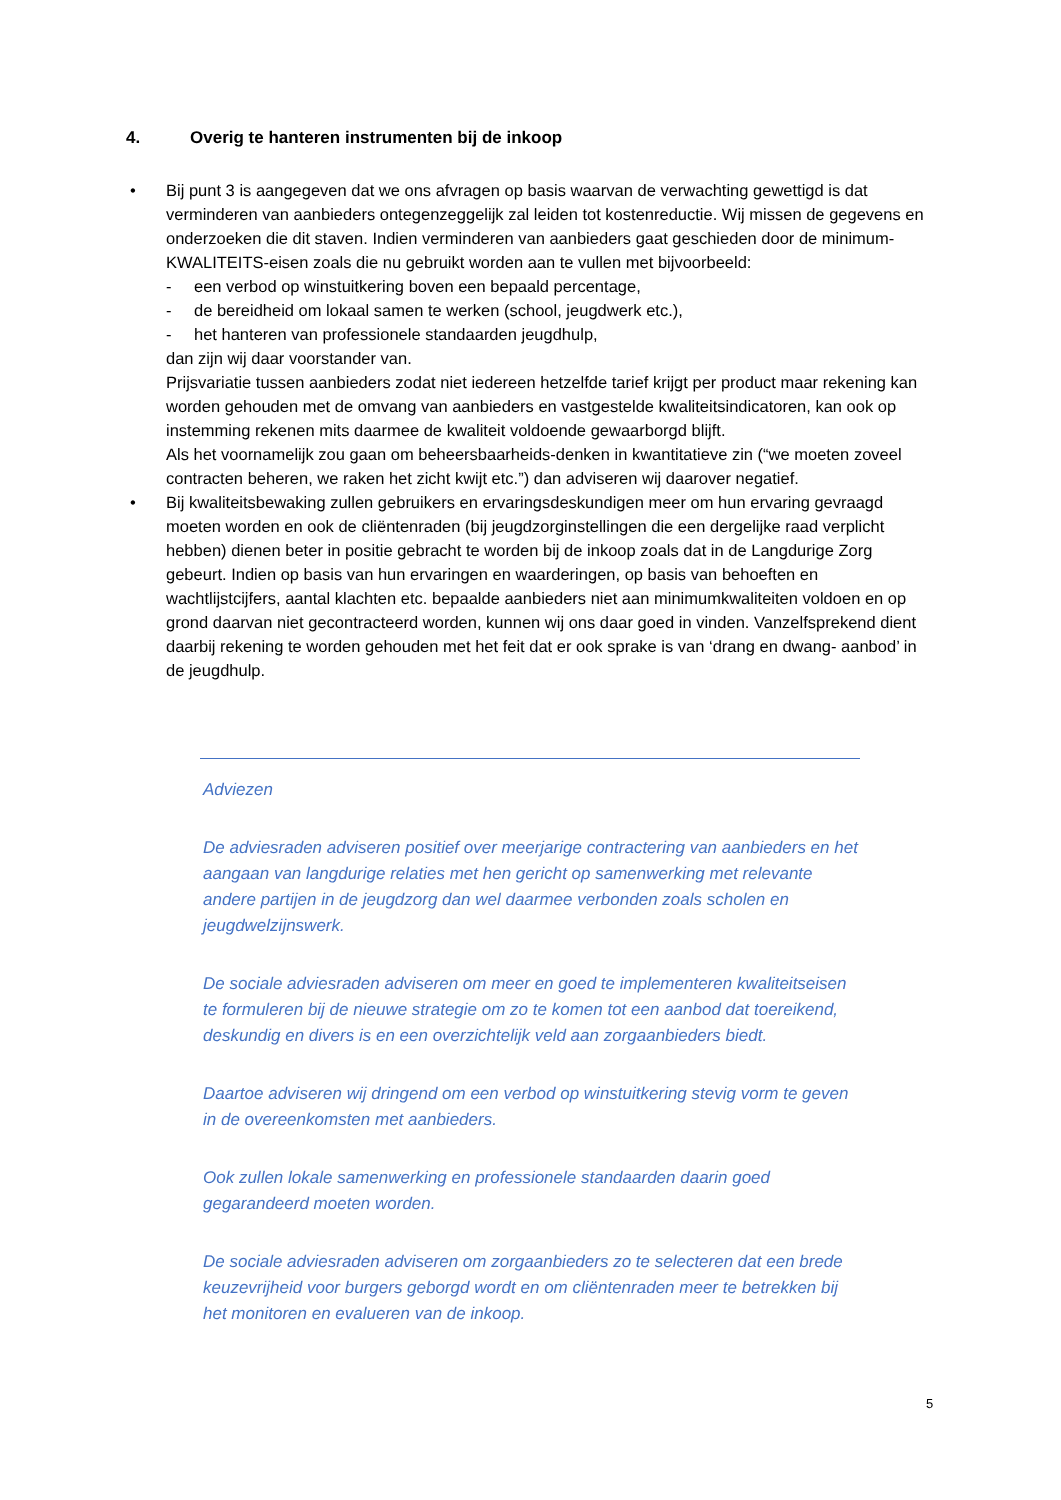4. Overig te hanteren instrumenten bij de inkoop
• Bij punt 3 is aangegeven dat we ons afvragen op basis waarvan de verwachting gewettigd is dat verminderen van aanbieders ontegenzeggelijk zal leiden tot kostenreductie. Wij missen de gegevens en onderzoeken die dit staven. Indien verminderen van aanbieders gaat geschieden door de minimum-KWALITEITS-eisen zoals die nu gebruikt worden aan te vullen met bijvoorbeeld:
- een verbod op winstuitkering boven een bepaald percentage,
- de bereidheid om lokaal samen te werken (school, jeugdwerk etc.),
- het hanteren van professionele standaarden jeugdhulp,
dan zijn wij daar voorstander van.
Prijsvariatie tussen aanbieders zodat niet iedereen hetzelfde tarief krijgt per product maar rekening kan worden gehouden met de omvang van aanbieders en vastgestelde kwaliteitsindicatoren, kan ook op instemming rekenen mits daarmee de kwaliteit voldoende gewaarborgd blijft.
Als het voornamelijk zou gaan om beheersbaarheids-denken in kwantitatieve zin (“we moeten zoveel contracten beheren, we raken het zicht kwijt etc.”) dan adviseren wij daarover negatief.
• Bij kwaliteitsbewaking zullen gebruikers en ervaringsdeskundigen meer om hun ervaring gevraagd moeten worden en ook de cliëntenraden (bij jeugdzorginstellingen die een dergelijke raad verplicht hebben) dienen beter in positie gebracht te worden bij de inkoop zoals dat in de Langdurige Zorg gebeurt. Indien op basis van hun ervaringen en waarderingen, op basis van behoeften en wachtlijstcijfers, aantal klachten etc. bepaalde aanbieders niet aan minimumkwaliteiten voldoen en op grond daarvan niet gecontracteerd worden, kunnen wij ons daar goed in vinden. Vanzelfsprekend dient daarbij rekening te worden gehouden met het feit dat er ook sprake is van ‘drang en dwang- aanbod’ in de jeugdhulp.
Adviezen
De adviesraden adviseren positief over meerjarige contractering van aanbieders en het aangaan van langdurige relaties met hen gericht op samenwerking met relevante andere partijen in de jeugdzorg dan wel daarmee verbonden zoals scholen en jeugdwelzijnswerk.
De sociale adviesraden adviseren om meer en goed te implementeren kwaliteitseisen te formuleren bij de nieuwe strategie om zo te komen tot een aanbod dat toereikend, deskundig en divers is en een overzichtelijk veld aan zorgaanbieders biedt.
Daartoe adviseren wij dringend om een verbod op winstuitkering stevig vorm te geven in de overeenkomsten met aanbieders.
Ook zullen lokale samenwerking en professionele standaarden daarin goed gegarandeerd moeten worden.
De sociale adviesraden adviseren om zorgaanbieders zo te selecteren dat een brede keuzevrijheid voor burgers geborgd wordt en om cliëntenraden meer te betrekken bij het monitoren en evalueren van de inkoop.
5